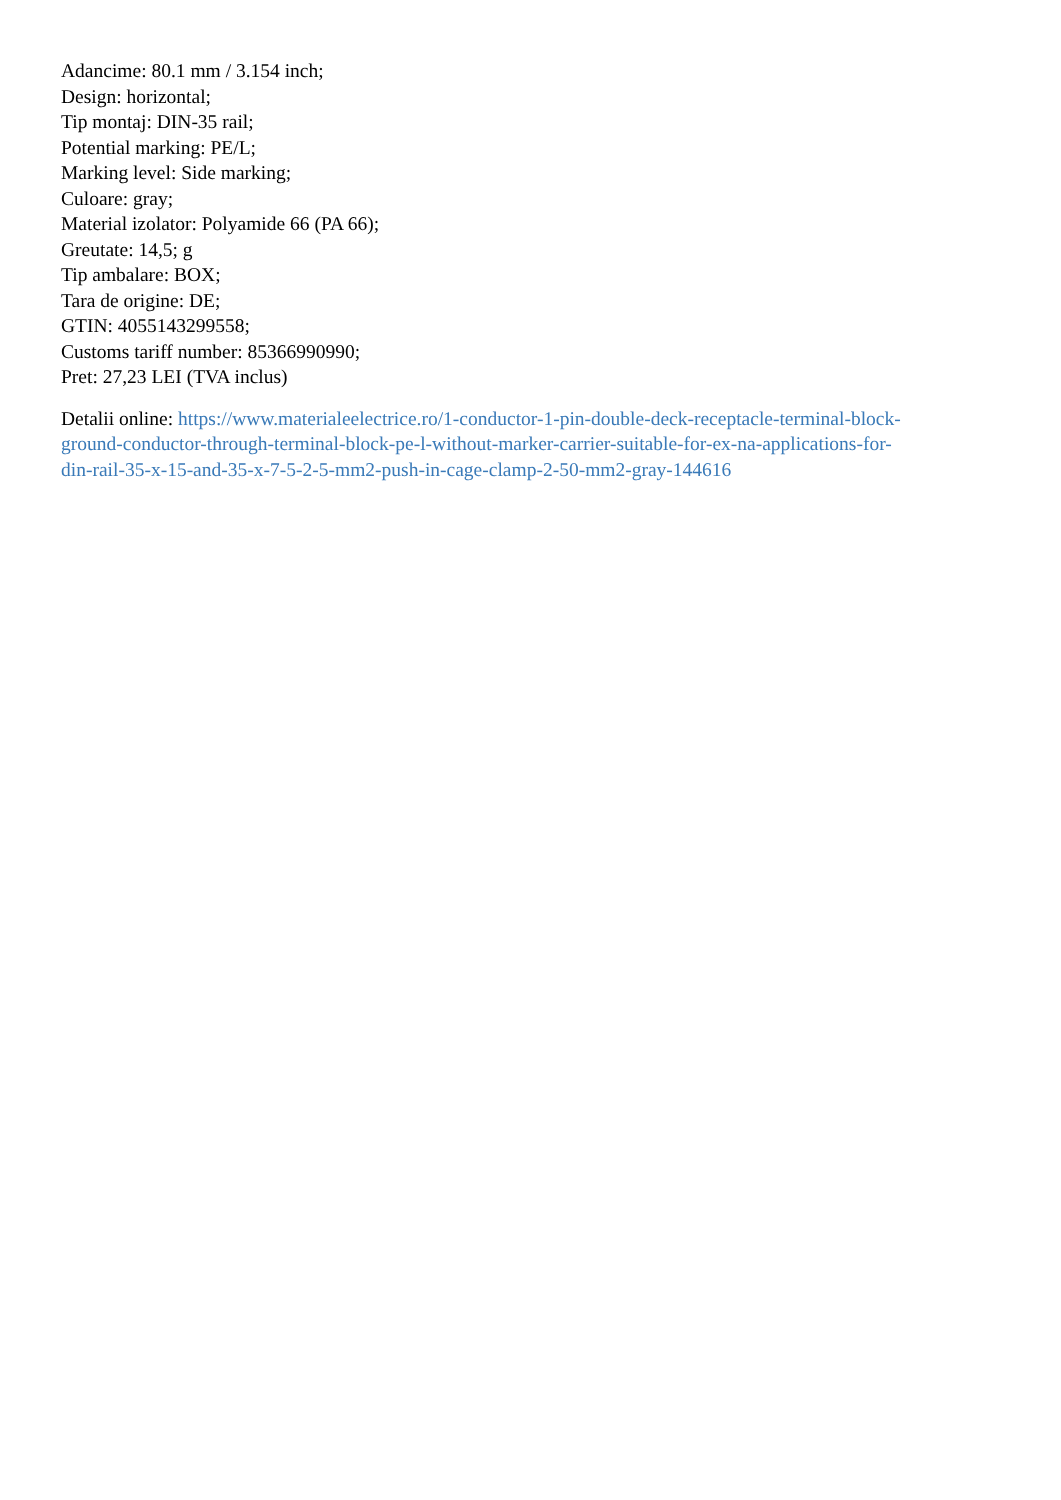Adancime: 80.1 mm / 3.154 inch;
Design: horizontal;
Tip montaj: DIN-35 rail;
Potential marking: PE/L;
Marking level: Side marking;
Culoare: gray;
Material izolator: Polyamide 66 (PA 66);
Greutate: 14,5; g
Tip ambalare: BOX;
Tara de origine: DE;
GTIN: 4055143299558;
Customs tariff number: 85366990990;
Pret: 27,23 LEI (TVA inclus)
Detalii online: https://www.materialeelectrice.ro/1-conductor-1-pin-double-deck-receptacle-terminal-block-
ground-conductor-through-terminal-block-pe-l-without-marker-carrier-suitable-for-ex-na-applications-for-
din-rail-35-x-15-and-35-x-7-5-2-5-mm2-push-in-cage-clamp-2-50-mm2-gray-144616